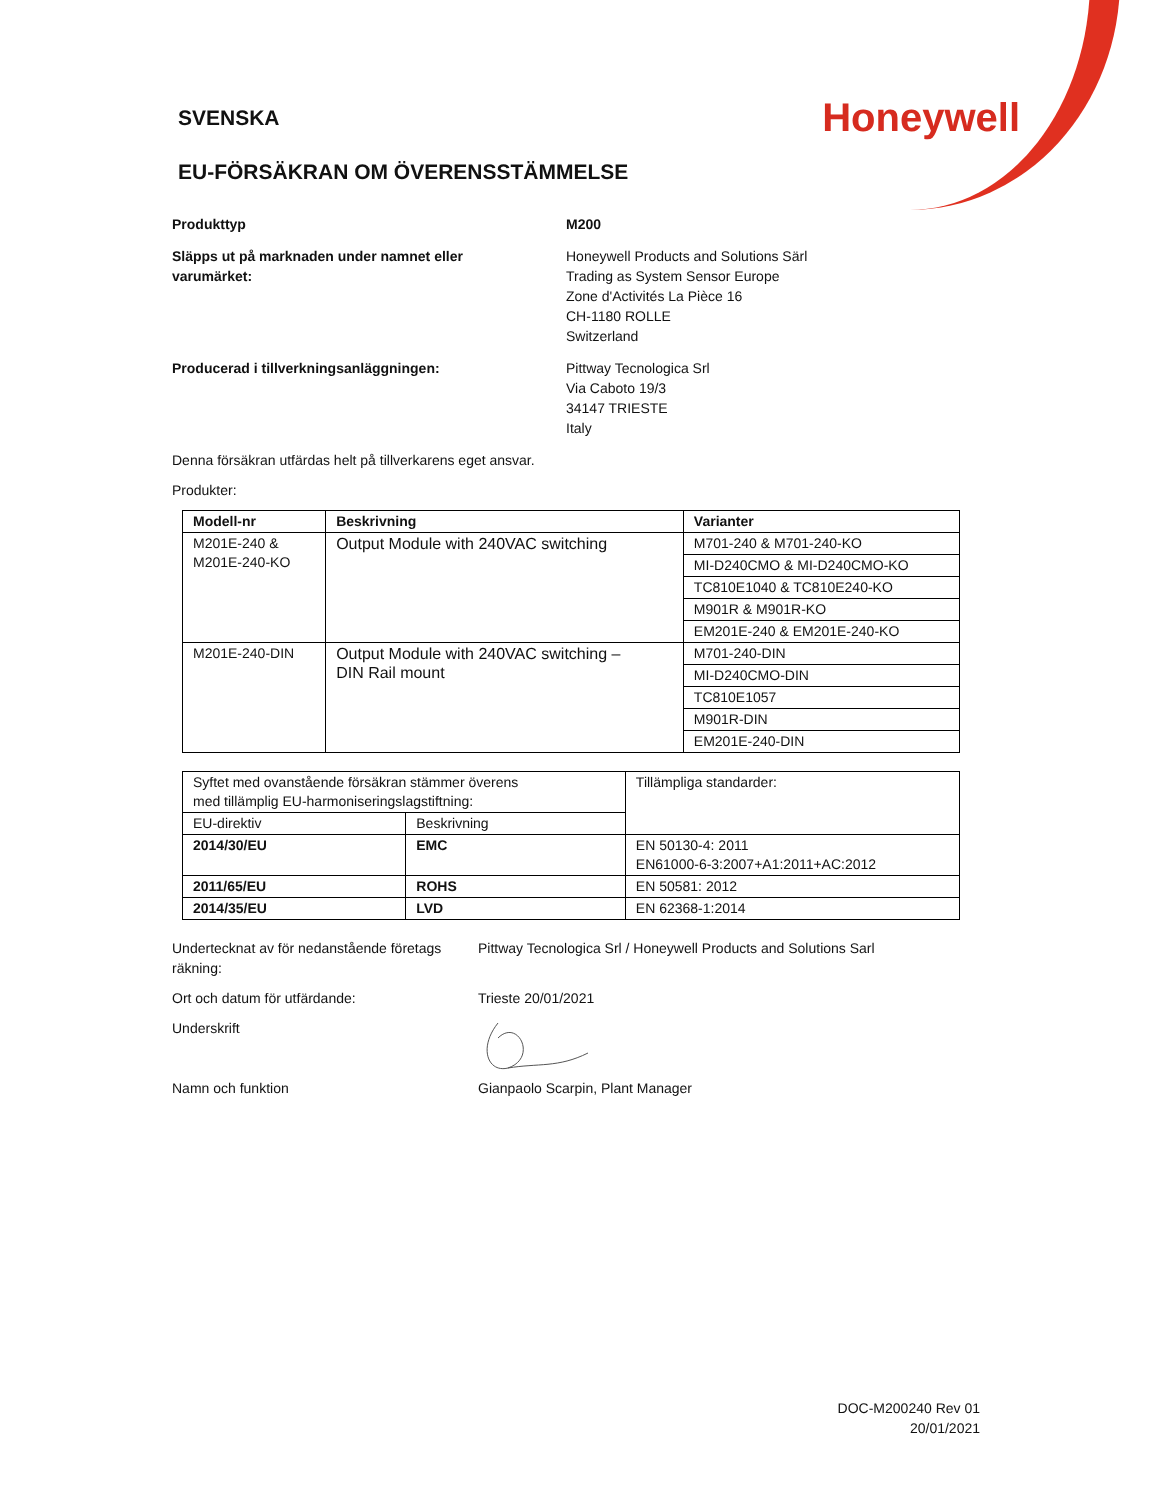SVENSKA
Honeywell
EU-FÖRSÄKRAN OM ÖVERENSSTÄMMELSE
Produkttyp M200
Släpps ut på marknaden under namnet eller
varumärket:
Honeywell Products and Solutions Särl
Trading as System Sensor Europe
Zone d'Activités La Pièce 16
CH-1180 ROLLE
Switzerland
Producerad i tillverkningsanläggningen: Pittway Tecnologica Srl
Via Caboto 19/3
34147 TRIESTE
Italy
Denna försäkran utfärdas helt på tillverkarens eget ansvar.
Produkter:
| Modell-nr | Beskrivning | Varianter |
| --- | --- | --- |
| M201E-240 & M201E-240-KO | Output Module with 240VAC switching | M701-240 & M701-240-KO |
| | | MI-D240CMO & MI-D240CMO-KO |
| | | TC810E1040 & TC810E240-KO |
| | | M901R & M901R-KO |
| | | EM201E-240 & EM201E-240-KO |
| M201E-240-DIN | Output Module with 240VAC switching – DIN Rail mount | M701-240-DIN |
| | | MI-D240CMO-DIN |
| | | TC810E1057 |
| | | M901R-DIN |
| | | EM201E-240-DIN |
| Syftet med ovanstående försäkran stämmer överens med tillämplig EU-harmoniseringslagstiftning: | | Tillämpliga standarder: |
| EU-direktiv | Beskrivning | |
| 2014/30/EU | EMC | EN 50130-4: 2011 EN61000-6-3:2007+A1:2011+AC:2012 |
| 2011/65/EU | ROHS | EN 50581: 2012 |
| 2014/35/EU | LVD | EN 62368-1:2014 |
Undertecknat av för nedanstående företags
räkning:
Pittway Tecnologica Srl / Honeywell Products and Solutions Sarl
Ort och datum för utfärdande: Trieste 20/01/2021
Underskrift
Namn och funktion Gianpaolo Scarpin, Plant Manager
DOC-M200240 Rev 01
20/01/2021